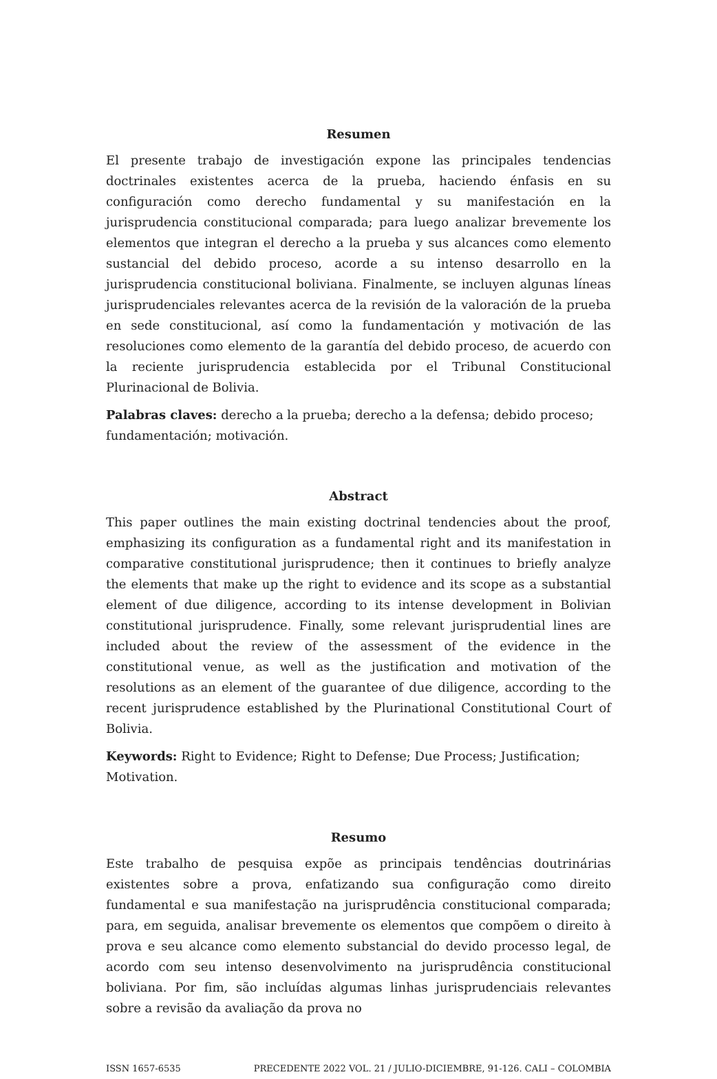Resumen
El presente trabajo de investigación expone las principales tendencias doctrinales existentes acerca de la prueba, haciendo énfasis en su configuración como derecho fundamental y su manifestación en la jurisprudencia constitucional comparada; para luego analizar brevemente los elementos que integran el derecho a la prueba y sus alcances como elemento sustancial del debido proceso, acorde a su intenso desarrollo en la jurisprudencia constitucional boliviana. Finalmente, se incluyen algunas líneas jurisprudenciales relevantes acerca de la revisión de la valoración de la prueba en sede constitucional, así como la fundamentación y motivación de las resoluciones como elemento de la garantía del debido proceso, de acuerdo con la reciente jurisprudencia establecida por el Tribunal Constitucional Plurinacional de Bolivia.
Palabras claves: derecho a la prueba; derecho a la defensa; debido proceso; fundamentación; motivación.
Abstract
This paper outlines the main existing doctrinal tendencies about the proof, emphasizing its configuration as a fundamental right and its manifestation in comparative constitutional jurisprudence; then it continues to briefly analyze the elements that make up the right to evidence and its scope as a substantial element of due diligence, according to its intense development in Bolivian constitutional jurisprudence. Finally, some relevant jurisprudential lines are included about the review of the assessment of the evidence in the constitutional venue, as well as the justification and motivation of the resolutions as an element of the guarantee of due diligence, according to the recent jurisprudence established by the Plurinational Constitutional Court of Bolivia.
Keywords: Right to Evidence; Right to Defense; Due Process; Justification; Motivation.
Resumo
Este trabalho de pesquisa expõe as principais tendências doutrinárias existentes sobre a prova, enfatizando sua configuração como direito fundamental e sua manifestação na jurisprudência constitucional comparada; para, em seguida, analisar brevemente os elementos que compõem o direito à prova e seu alcance como elemento substancial do devido processo legal, de acordo com seu intenso desenvolvimento na jurisprudência constitucional boliviana. Por fim, são incluídas algumas linhas jurisprudenciais relevantes sobre a revisão da avaliação da prova no
ISSN 1657-6535 PRECEDENTE 2022 VOL. 21 / JULIO-DICIEMBRE, 91-126. CALI – COLOMBIA